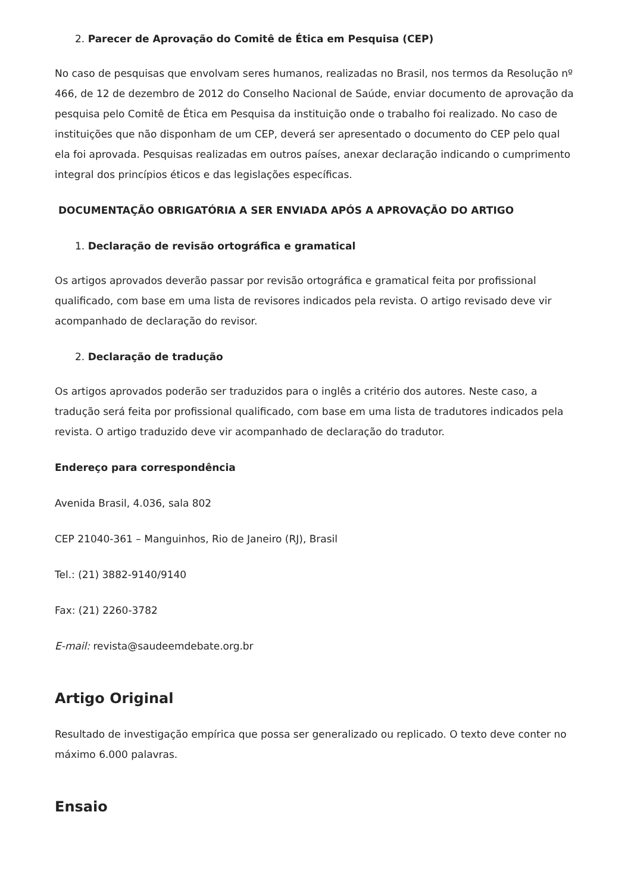2. Parecer de Aprovação do Comitê de Ética em Pesquisa (CEP)
No caso de pesquisas que envolvam seres humanos, realizadas no Brasil, nos termos da Resolução nº 466, de 12 de dezembro de 2012 do Conselho Nacional de Saúde, enviar documento de aprovação da pesquisa pelo Comitê de Ética em Pesquisa da instituição onde o trabalho foi realizado. No caso de instituições que não disponham de um CEP, deverá ser apresentado o documento do CEP pelo qual ela foi aprovada. Pesquisas realizadas em outros países, anexar declaração indicando o cumprimento integral dos princípios éticos e das legislações específicas.
DOCUMENTAÇÃO OBRIGATÓRIA A SER ENVIADA APÓS A APROVAÇÃO DO ARTIGO
1. Declaração de revisão ortográfica e gramatical
Os artigos aprovados deverão passar por revisão ortográfica e gramatical feita por profissional qualificado, com base em uma lista de revisores indicados pela revista. O artigo revisado deve vir acompanhado de declaração do revisor.
2. Declaração de tradução
Os artigos aprovados poderão ser traduzidos para o inglês a critério dos autores. Neste caso, a tradução será feita por profissional qualificado, com base em uma lista de tradutores indicados pela revista. O artigo traduzido deve vir acompanhado de declaração do tradutor.
Endereço para correspondência
Avenida Brasil, 4.036, sala 802
CEP 21040-361 – Manguinhos, Rio de Janeiro (RJ), Brasil
Tel.: (21) 3882-9140/9140
Fax: (21) 2260-3782
E-mail: revista@saudeemdebate.org.br
Artigo Original
Resultado de investigação empírica que possa ser generalizado ou replicado. O texto deve conter no máximo 6.000 palavras.
Ensaio